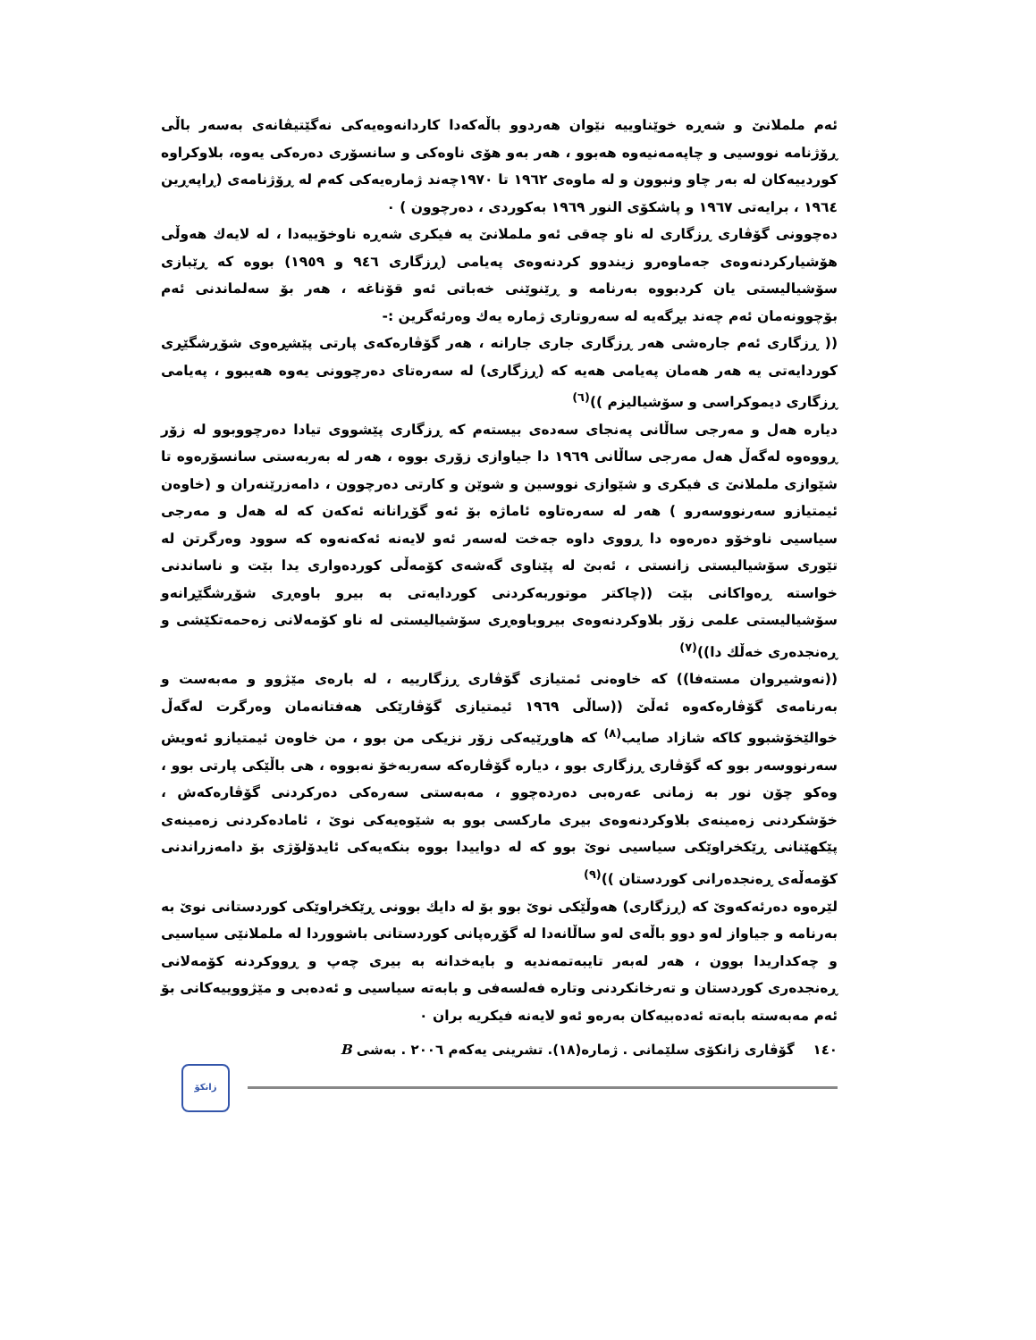ئەم ململانێ و شەڕە خوێناوییە نێوان هەردوو باڵەکەدا کاردانەوەیەکی نەگێتیڤانەی بەسەر باڵی ڕۆژنامە نووسیی و چاپەمەنیەوە هەبوو ، هەر بەو هۆی ناوەکی و سانسۆری دەرەکی یەوە، بلاوکراوە کوردییەکان لە بەر چاو ونبوون و لە ماوەی ١٩٦٢ تا ١٩٧٠چەند ژمارەیەکی کەم لە ڕۆژنامەی (ڕاپەڕین ١٩٦٤ ، برایەتی ١٩٦٧ و پاشکۆی النور ١٩٦٩ بەکوردی ، دەرچوون ) ٠
دەچوونی گۆڤاری ڕزگاری لە ناو چەقی ئەو ململانێ یە فیکری شەڕە ناوخۆییەدا ، لە لایەك هەوڵی هۆشیارکردنەوەی جەماوەرو زیندوو کردنەوەی پەیامی (ڕزگاری ٩٤٦ و ١٩٥٩) بووە کە ڕێبازی سۆشیالیستی یان کردبووە بەرنامە و ڕێنوێنی خەباتی ئەو قۆناغە ، هەر بۆ سەلماندنی ئەم بۆچوونەمان ئەم چەند بڕگەیە لە سەروتاری ژمارە یەك وەرئەگرین :-
(( ڕزگاری ئەم جارەشی هەر ڕزگاری جاری جارانە ، هەر گۆڤارەکەی پارتی پێشڕەوی شۆڕشگێڕی کوردایەتی یە هەر هەمان پەیامی هەیە کە (ڕزگاری) لە سەرەتای دەرچوونی یەوە هەیبوو ، پەیامی ڕزگاری دیموکراسی و سۆشیالیزم ))<sup>(٦)</sup>
دیارە هەل و مەرجی ساڵانی پەنجای سەدەی بیستەم کە ڕزگاری پێشووی تیادا دەرچووبوو لە زۆر ڕووەوە لەگەڵ هەل مەرجی ساڵانی ١٩٦٩ دا جیاوازی زۆری بووە ، هەر لە بەربەستی سانسۆرەوە تا شێوازی ململانێ ی فیکری و شێوازی نووسین و شوێن و کارتی دەرچوون ، دامەزرێنەران و (خاوەن ئیمتیازو سەرنووسەرو ) هەر لە سەرەتاوە ئاماژە بۆ ئەو گۆڕانانە ئەکەن کە لە هەل و مەرجی سیاسیی ناوخۆو دەرەوە دا ڕووی داوە جەخت لەسەر ئەو لایەنە ئەکەنەوە کە سوود وەرگرتن لە تێوری سۆشیالیستی زانستی ، ئەبێ لە پێناوی گەشەی کۆمەڵی کوردەواری یدا بێت و ناساندنی خواستە ڕەواکانی بێت ((چاکتر موتوربەکردنی کوردایەتی بە بیرو باوەڕی شۆڕشگێڕانەو سۆشیالیستی علمی زۆر بلاوکردنەوەی بیروباوەڕی سۆشیالیستی لە ناو کۆمەلانی زەحمەتکێشی و ڕەنجدەری خەڵك دا))<sup>(٧)</sup>
((نەوشیروان مستەفا)) کە خاوەنی ئمتیازی گۆڤاری ڕزگارییە ، لە بارەی مێژوو و مەبەست و بەرنامەی گۆڤارەکەوە ئەڵێ ((ساڵی ١٩٦٩ ئیمتیازی گۆڤارێکی هەفتانەمان وەرگرت لەگەڵ خوالێخۆشبوو کاکە شازاد صایب<sup>(٨)</sup> کە هاوڕێیەکی زۆر نزیکی من بوو ، من خاوەن ئیمتیازو ئەویش سەرنووسەر بوو کە گۆڤاری ڕزگاری بوو ، دیارە گۆڤارەکە سەربەخۆ نەبووە ، هی باڵێکی پارتی بوو ، وەکو چۆن نور بە زمانی عەرەبی دەردەچوو ، مەبەستی سەرەکی دەرکردنی گۆڤارەکەش ، خۆشکردنی زەمینەی بلاوکردنەوەی بیری مارکسی بوو بە شێوەیەکی نوێ ، ئامادەکردنی زەمینەی پێکهێنانی ڕێکخراوێکی سیاسیی نوێ بوو کە لە دواییدا بووە بنکەیەکی ئایدۆلۆژی بۆ دامەزراندنی کۆمەڵەی ڕەنجدەرانی کوردستان ))<sup>(٩)</sup>
لێرەوە دەرئەکەوێ کە (ڕزگاری) هەوڵێکی نوێ بوو بۆ لە دایك بوونی ڕێکخراوێکی کوردستانی نوێ بە بەرنامە و جیاواز لەو دوو باڵەی لەو ساڵانەدا لە گۆڕەپانی کوردستانی باشووردا لە ململانێی سیاسیی و چەکداریدا بوون ، هەر لەبەر تایبەتمەندیە و بایەخدانە بە بیری چەپ و ڕووکردنە کۆمەلانی ڕەنجدەری کوردستان و تەرخانکردنی وتارە فەلسەفی و بابەتە سیاسیی و ئەدەبی و مێژووییەکانی بۆ ئەم مەبەستە بابەتە ئەدەبیەکان بەرەو ئەو لایەنە فیکریە بران ٠
١٤٠ گۆڤاری زانکۆی سلێمانی . ژمارە(١٨). تشرینی یەکەم ٢٠٠٦ . بەشی B
زانکۆ